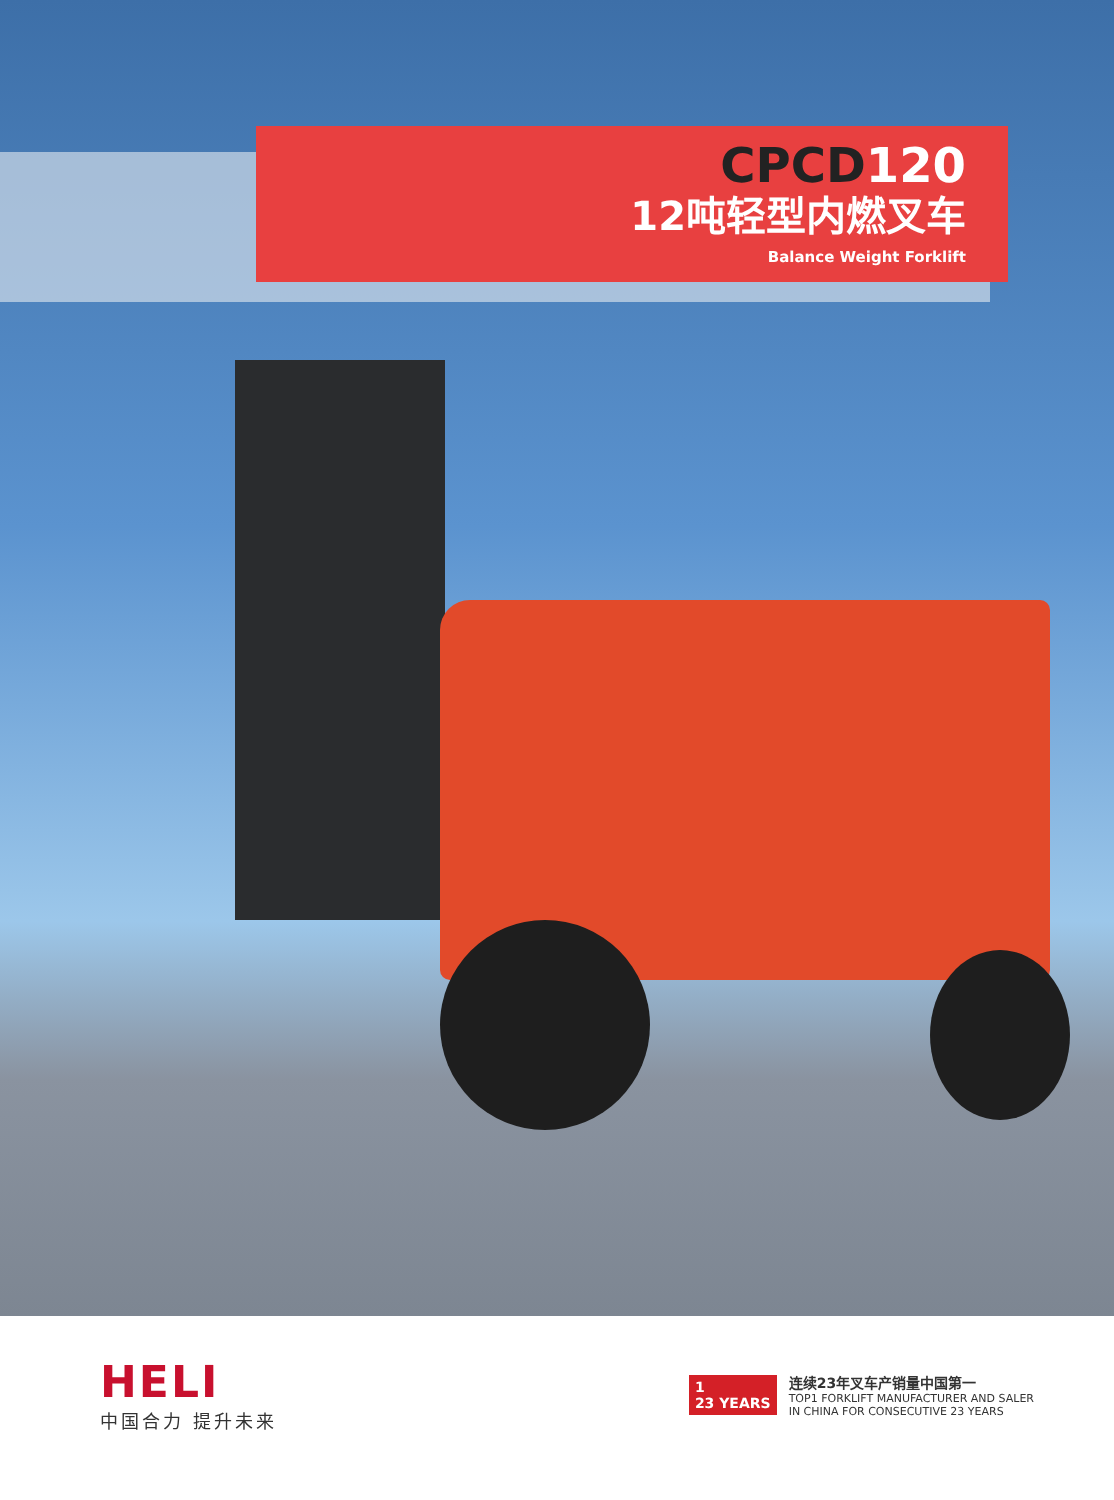CPCD120
12吨轻型内燃叉车
Balance Weight Forklift
HELI
中国合力 提升未来
1
23 YEARS
连续23年叉车产销量中国第一
TOP1 FORKLIFT MANUFACTURER AND SALER
IN CHINA FOR CONSECUTIVE 23 YEARS